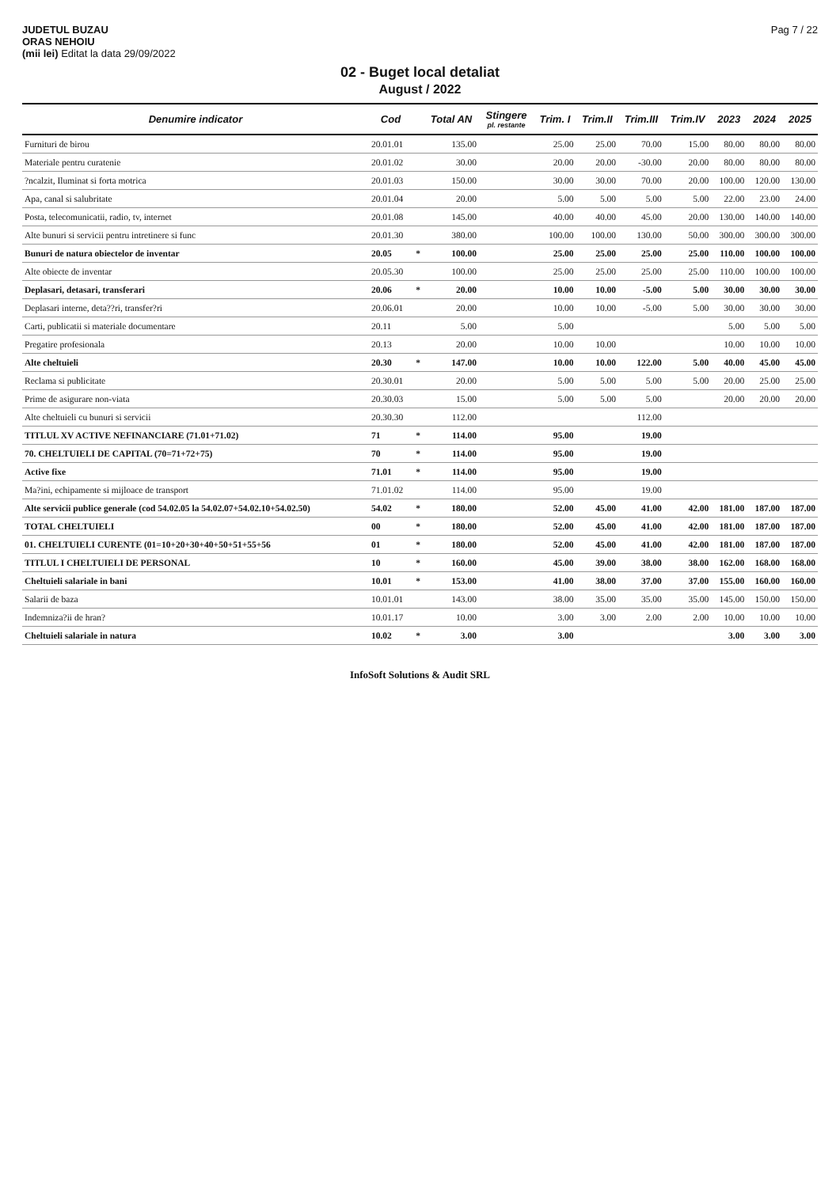JUDETUL BUZAU
ORAS NEHOIU
(mii lei) Editat la data 29/09/2022
Pag 7 / 22
02 - Buget local detaliat
August / 2022
| Denumire indicator | Cod | | Total AN | Stingere pl. restante | Trim. I | Trim.II | Trim.III | Trim.IV | 2023 | 2024 | 2025 |
| --- | --- | --- | --- | --- | --- | --- | --- | --- | --- | --- | --- |
| Furnituri de birou | 20.01.01 | | 135.00 | | 25.00 | 25.00 | 70.00 | 15.00 | 80.00 | 80.00 | 80.00 |
| Materiale pentru curatenie | 20.01.02 | | 30.00 | | 20.00 | 20.00 | -30.00 | 20.00 | 80.00 | 80.00 | 80.00 |
| ?ncalzit, Iluminat si forta motrica | 20.01.03 | | 150.00 | | 30.00 | 30.00 | 70.00 | 20.00 | 100.00 | 120.00 | 130.00 |
| Apa, canal si salubritate | 20.01.04 | | 20.00 | | 5.00 | 5.00 | 5.00 | 5.00 | 22.00 | 23.00 | 24.00 |
| Posta, telecomunicatii, radio, tv, internet | 20.01.08 | | 145.00 | | 40.00 | 40.00 | 45.00 | 20.00 | 130.00 | 140.00 | 140.00 |
| Alte bunuri si servicii pentru intretinere si func | 20.01.30 | | 380.00 | | 100.00 | 100.00 | 130.00 | 50.00 | 300.00 | 300.00 | 300.00 |
| Bunuri de natura obiectelor de inventar | 20.05 | * | 100.00 | | 25.00 | 25.00 | 25.00 | 25.00 | 110.00 | 100.00 | 100.00 |
| Alte obiecte de inventar | 20.05.30 | | 100.00 | | 25.00 | 25.00 | 25.00 | 25.00 | 110.00 | 100.00 | 100.00 |
| Deplasari, detasari, transferari | 20.06 | * | 20.00 | | 10.00 | 10.00 | -5.00 | 5.00 | 30.00 | 30.00 | 30.00 |
| Deplasari interne, deta??ri, transfer?ri | 20.06.01 | | 20.00 | | 10.00 | 10.00 | -5.00 | 5.00 | 30.00 | 30.00 | 30.00 |
| Carti, publicatii si materiale documentare | 20.11 | | 5.00 | | 5.00 | | | | 5.00 | 5.00 | 5.00 |
| Pregatire profesionala | 20.13 | | 20.00 | | 10.00 | 10.00 | | | 10.00 | 10.00 | 10.00 |
| Alte cheltuieli | 20.30 | * | 147.00 | | 10.00 | 10.00 | 122.00 | 5.00 | 40.00 | 45.00 | 45.00 |
| Reclama si publicitate | 20.30.01 | | 20.00 | | 5.00 | 5.00 | 5.00 | 5.00 | 20.00 | 25.00 | 25.00 |
| Prime de asigurare non-viata | 20.30.03 | | 15.00 | | 5.00 | 5.00 | 5.00 | | 20.00 | 20.00 | 20.00 |
| Alte cheltuieli cu bunuri si servicii | 20.30.30 | | 112.00 | | | | 112.00 | | | | |
| TITLUL XV ACTIVE NEFINANCIARE (71.01+71.02) | 71 | * | 114.00 | | 95.00 | | 19.00 | | | | |
| 70. CHELTUIELI DE CAPITAL (70=71+72+75) | 70 | * | 114.00 | | 95.00 | | 19.00 | | | | |
| Active fixe | 71.01 | * | 114.00 | | 95.00 | | 19.00 | | | | |
| Ma?ini, echipamente si mijloace de transport | 71.01.02 | | 114.00 | | 95.00 | | 19.00 | | | | |
| Alte servicii publice generale (cod 54.02.05 la 54.02.07+54.02.10+54.02.50) | 54.02 | * | 180.00 | | 52.00 | 45.00 | 41.00 | 42.00 | 181.00 | 187.00 | 187.00 |
| TOTAL CHELTUIELI | 00 | * | 180.00 | | 52.00 | 45.00 | 41.00 | 42.00 | 181.00 | 187.00 | 187.00 |
| 01. CHELTUIELI CURENTE (01=10+20+30+40+50+51+55+56 | 01 | * | 180.00 | | 52.00 | 45.00 | 41.00 | 42.00 | 181.00 | 187.00 | 187.00 |
| TITLUL I CHELTUIELI DE PERSONAL | 10 | * | 160.00 | | 45.00 | 39.00 | 38.00 | 38.00 | 162.00 | 168.00 | 168.00 |
| Cheltuieli salariale in bani | 10.01 | * | 153.00 | | 41.00 | 38.00 | 37.00 | 37.00 | 155.00 | 160.00 | 160.00 |
| Salarii de baza | 10.01.01 | | 143.00 | | 38.00 | 35.00 | 35.00 | 35.00 | 145.00 | 150.00 | 150.00 |
| Indemniza?ii de hran? | 10.01.17 | | 10.00 | | 3.00 | 3.00 | 2.00 | 2.00 | 10.00 | 10.00 | 10.00 |
| Cheltuieli salariale in natura | 10.02 | * | 3.00 | | 3.00 | | | | 3.00 | 3.00 | 3.00 |
InfoSoft Solutions & Audit SRL